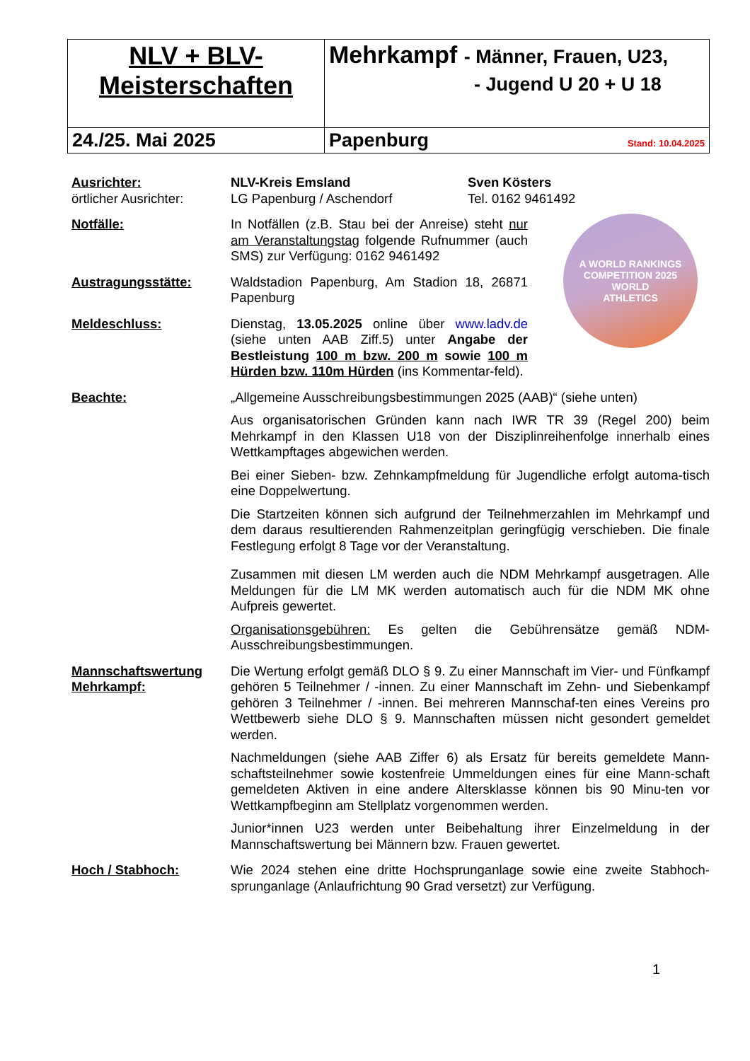| NLV + BLV- Meisterschaften | Mehrkampf - Männer, Frauen, U23, - Jugend U 20 + U 18 |
| 24./25. Mai 2025 | Papenburg Stand: 10.04.2025 |
Ausrichter:
örtlicher Ausrichter:
NLV-Kreis Emsland
LG Papenburg / Aschendorf
Sven Kösters
Tel. 0162 9461492
Notfälle: In Notfällen (z.B. Stau bei der Anreise) steht nur am Veranstaltungstag folgende Rufnummer (auch SMS) zur Verfügung: 0162 9461492
Austragungsstätte: Waldstadion Papenburg, Am Stadion 18, 26871 Papenburg
Meldeschluss: Dienstag, 13.05.2025 online über www.ladv.de (siehe unten AAB Ziff.5) unter Angabe der Bestleistung 100 m bzw. 200 m sowie 100 m Hürden bzw. 110m Hürden (ins Kommentar-feld).
A WORLD RANKINGS COMPETITION 2025
WORLD
ATHLETICS
Beachte: „Allgemeine Ausschreibungsbestimmungen 2025 (AAB)“ (siehe unten)
Aus organisatorischen Gründen kann nach IWR TR 39 (Regel 200) beim Mehrkampf in den Klassen U18 von der Disziplinreihenfolge innerhalb eines Wettkampftages abgewichen werden.
Bei einer Sieben- bzw. Zehnkampfmeldung für Jugendliche erfolgt automa-tisch eine Doppelwertung.
Die Startzeiten können sich aufgrund der Teilnehmerzahlen im Mehrkampf und dem daraus resultierenden Rahmenzeitplan geringfügig verschieben. Die finale Festlegung erfolgt 8 Tage vor der Veranstaltung.
Zusammen mit diesen LM werden auch die NDM Mehrkampf ausgetragen. Alle Meldungen für die LM MK werden automatisch auch für die NDM MK ohne Aufpreis gewertet.
Organisationsgebühren: Es gelten die Gebührensätze gemäß NDM-Ausschreibungsbestimmungen.
Mannschaftswertung Mehrkampf:
Die Wertung erfolgt gemäß DLO § 9. Zu einer Mannschaft im Vier- und Fünfkampf gehören 5 Teilnehmer / -innen. Zu einer Mannschaft im Zehn- und Siebenkampf gehören 3 Teilnehmer / -innen. Bei mehreren Mannschaf-ten eines Vereins pro Wettbewerb siehe DLO § 9. Mannschaften müssen nicht gesondert gemeldet werden.
Nachmeldungen (siehe AAB Ziffer 6) als Ersatz für bereits gemeldete Mann-schaftsteilnehmer sowie kostenfreie Ummeldungen eines für eine Mann-schaft gemeldeten Aktiven in eine andere Altersklasse können bis 90 Minu-ten vor Wettkampfbeginn am Stellplatz vorgenommen werden.
Junior*innen U23 werden unter Beibehaltung ihrer Einzelmeldung in der Mannschaftswertung bei Männern bzw. Frauen gewertet.
Hoch / Stabhoch: Wie 2024 stehen eine dritte Hochsprunganlage sowie eine zweite Stabhoch-sprunganlage (Anlaufrichtung 90 Grad versetzt) zur Verfügung.
1